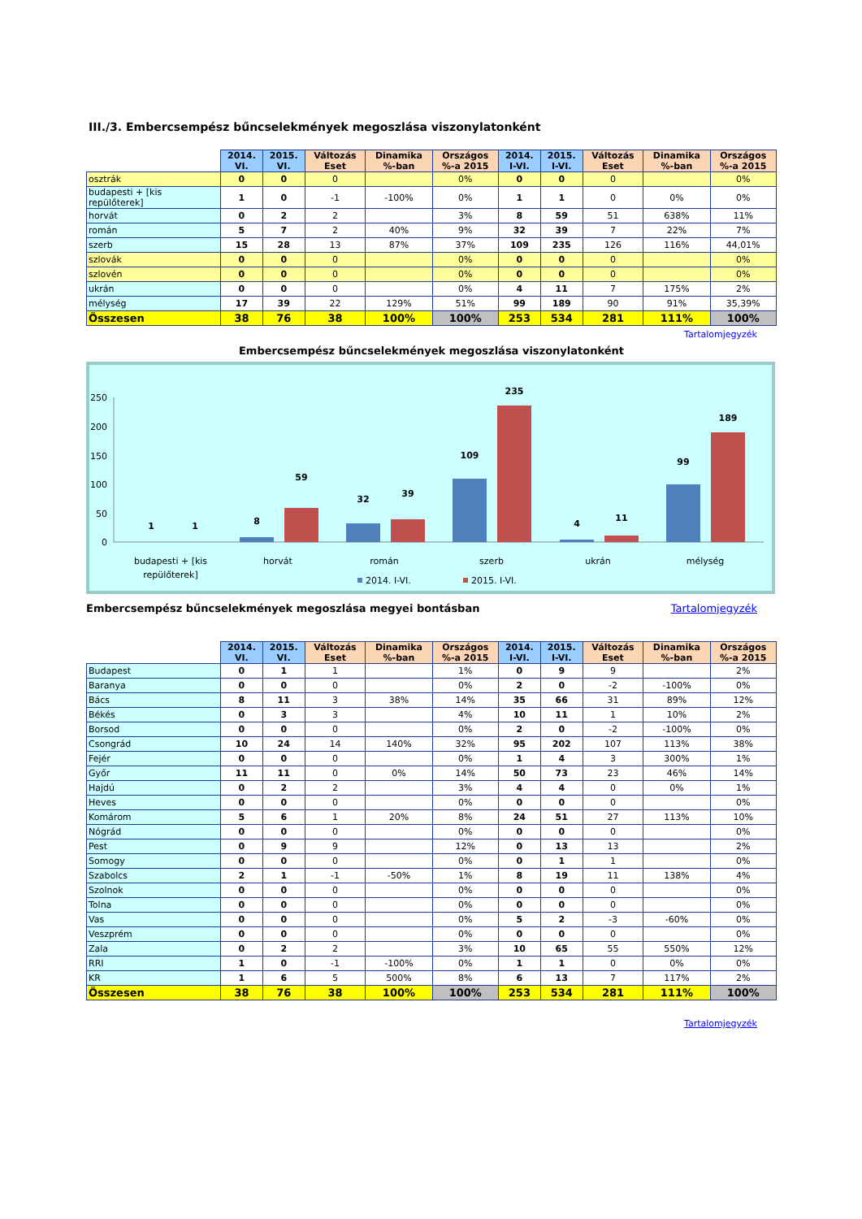III./3. Embercsempész bűncselekmények megoszlása viszonylatonként
| | 2014. VI. | 2015. VI. | Változás Eset | Dinamika %-ban | Országos %-a 2015 | 2014. I-VI. | 2015. I-VI. | Változás Eset | Dinamika %-ban | Országos %-a 2015 |
| --- | --- | --- | --- | --- | --- | --- | --- | --- | --- | --- |
| osztrák | 0 | 0 | 0 | | 0% | 0 | 0 | 0 | | 0% |
| budapesti + [kis repülőterek] | 1 | 0 | -1 | -100% | 0% | 1 | 1 | 0 | 0% | 0% |
| horvát | 0 | 2 | 2 | | 3% | 8 | 59 | 51 | 638% | 11% |
| román | 5 | 7 | 2 | 40% | 9% | 32 | 39 | 7 | 22% | 7% |
| szerb | 15 | 28 | 13 | 87% | 37% | 109 | 235 | 126 | 116% | 44,01% |
| szlovák | 0 | 0 | 0 | | 0% | 0 | 0 | 0 | | 0% |
| szlovén | 0 | 0 | 0 | | 0% | 0 | 0 | 0 | | 0% |
| ukrán | 0 | 0 | 0 | | 0% | 4 | 11 | 7 | 175% | 2% |
| mélység | 17 | 39 | 22 | 129% | 51% | 99 | 189 | 90 | 91% | 35,39% |
| Összesen | 38 | 76 | 38 | 100% | 100% | 253 | 534 | 281 | 111% | 100% |
Tartalomjegyzék
Embercsempész bűncselekmények megoszlása viszonylatonként
250
200
150
100
50
0
1
1
8
59
32
39
109
235
4
11
99
189
budapesti + [kis
repülőterek]
horvát
román
szerb
ukrán
mélység
2014. I-VI.
2015. I-VI.
Embercsempész bűncselekmények megoszlása megyei bontásban Tartalomjegyzék
| | 2014. VI. | 2015. VI. | Változás Eset | Dinamika %-ban | Országos %-a 2015 | 2014. I-VI. | 2015. I-VI. | Változás Eset | Dinamika %-ban | Országos %-a 2015 |
| --- | --- | --- | --- | --- | --- | --- | --- | --- | --- | --- |
| Budapest | 0 | 1 | 1 | | 1% | 0 | 9 | 9 | | 2% |
| Baranya | 0 | 0 | 0 | | 0% | 2 | 0 | -2 | -100% | 0% |
| Bács | 8 | 11 | 3 | 38% | 14% | 35 | 66 | 31 | 89% | 12% |
| Békés | 0 | 3 | 3 | | 4% | 10 | 11 | 1 | 10% | 2% |
| Borsod | 0 | 0 | 0 | | 0% | 2 | 0 | -2 | -100% | 0% |
| Csongrád | 10 | 24 | 14 | 140% | 32% | 95 | 202 | 107 | 113% | 38% |
| Fejér | 0 | 0 | 0 | | 0% | 1 | 4 | 3 | 300% | 1% |
| Győr | 11 | 11 | 0 | 0% | 14% | 50 | 73 | 23 | 46% | 14% |
| Hajdú | 0 | 2 | 2 | | 3% | 4 | 4 | 0 | 0% | 1% |
| Heves | 0 | 0 | 0 | | 0% | 0 | 0 | 0 | | 0% |
| Komárom | 5 | 6 | 1 | 20% | 8% | 24 | 51 | 27 | 113% | 10% |
| Nógrád | 0 | 0 | 0 | | 0% | 0 | 0 | 0 | | 0% |
| Pest | 0 | 9 | 9 | | 12% | 0 | 13 | 13 | | 2% |
| Somogy | 0 | 0 | 0 | | 0% | 0 | 1 | 1 | | 0% |
| Szabolcs | 2 | 1 | -1 | -50% | 1% | 8 | 19 | 11 | 138% | 4% |
| Szolnok | 0 | 0 | 0 | | 0% | 0 | 0 | 0 | | 0% |
| Tolna | 0 | 0 | 0 | | 0% | 0 | 0 | 0 | | 0% |
| Vas | 0 | 0 | 0 | | 0% | 5 | 2 | -3 | -60% | 0% |
| Veszprém | 0 | 0 | 0 | | 0% | 0 | 0 | 0 | | 0% |
| Zala | 0 | 2 | 2 | | 3% | 10 | 65 | 55 | 550% | 12% |
| RRI | 1 | 0 | -1 | -100% | 0% | 1 | 1 | 0 | 0% | 0% |
| KR | 1 | 6 | 5 | 500% | 8% | 6 | 13 | 7 | 117% | 2% |
| Összesen | 38 | 76 | 38 | 100% | 100% | 253 | 534 | 281 | 111% | 100% |
Tartalomjegyzék